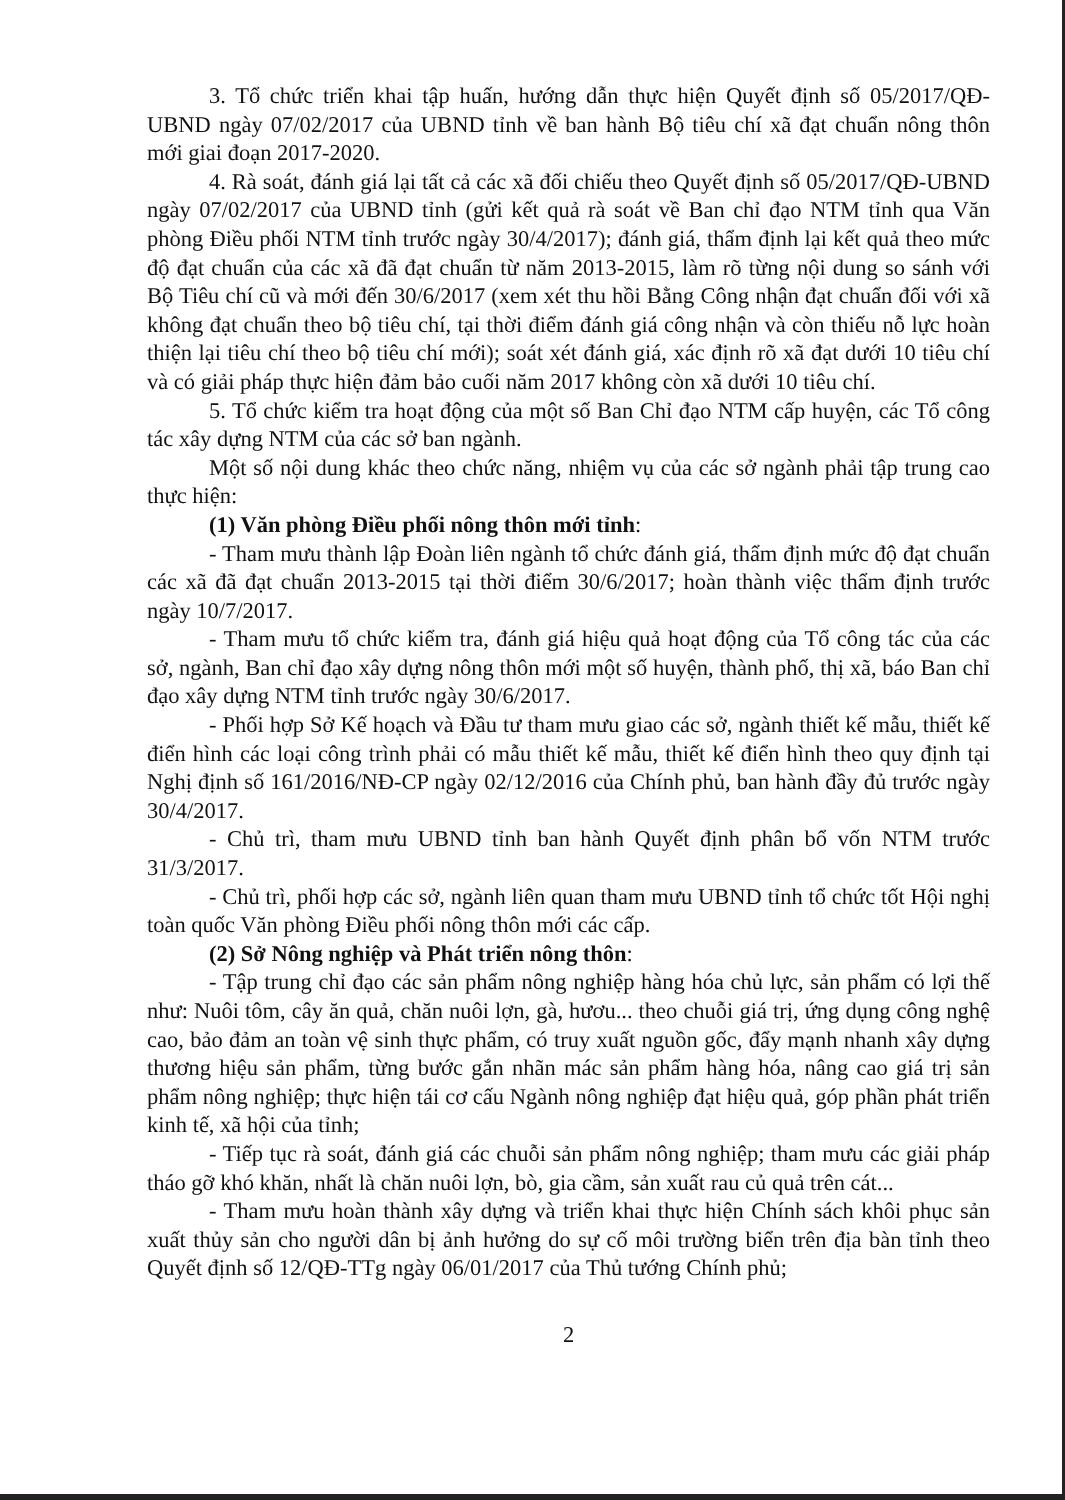3. Tổ chức triển khai tập huấn, hướng dẫn thực hiện Quyết định số 05/2017/QĐ-UBND ngày 07/02/2017 của UBND tỉnh về ban hành Bộ tiêu chí xã đạt chuẩn nông thôn mới giai đoạn 2017-2020.
4. Rà soát, đánh giá lại tất cả các xã đối chiếu theo Quyết định số 05/2017/QĐ-UBND ngày 07/02/2017 của UBND tỉnh (gửi kết quả rà soát về Ban chỉ đạo NTM tỉnh qua Văn phòng Điều phối NTM tỉnh trước ngày 30/4/2017); đánh giá, thẩm định lại kết quả theo mức độ đạt chuẩn của các xã đã đạt chuẩn từ năm 2013-2015, làm rõ từng nội dung so sánh với Bộ Tiêu chí cũ và mới đến 30/6/2017 (xem xét thu hồi Bằng Công nhận đạt chuẩn đối với xã không đạt chuẩn theo bộ tiêu chí, tại thời điểm đánh giá công nhận và còn thiếu nỗ lực hoàn thiện lại tiêu chí theo bộ tiêu chí mới); soát xét đánh giá, xác định rõ xã đạt dưới 10 tiêu chí và có giải pháp thực hiện đảm bảo cuối năm 2017 không còn xã dưới 10 tiêu chí.
5. Tổ chức kiểm tra hoạt động của một số Ban Chỉ đạo NTM cấp huyện, các Tổ công tác xây dựng NTM của các sở ban ngành.
Một số nội dung khác theo chức năng, nhiệm vụ của các sở ngành phải tập trung cao thực hiện:
(1) Văn phòng Điều phối nông thôn mới tỉnh:
- Tham mưu thành lập Đoàn liên ngành tổ chức đánh giá, thẩm định mức độ đạt chuẩn các xã đã đạt chuẩn 2013-2015 tại thời điểm 30/6/2017; hoàn thành việc thẩm định trước ngày 10/7/2017.
- Tham mưu tổ chức kiểm tra, đánh giá hiệu quả hoạt động của Tổ công tác của các sở, ngành, Ban chỉ đạo xây dựng nông thôn mới một số huyện, thành phố, thị xã, báo Ban chỉ đạo xây dựng NTM tỉnh trước ngày 30/6/2017.
- Phối hợp Sở Kế hoạch và Đầu tư tham mưu giao các sở, ngành thiết kế mẫu, thiết kế điển hình các loại công trình phải có mẫu thiết kế mẫu, thiết kế điển hình theo quy định tại Nghị định số 161/2016/NĐ-CP ngày 02/12/2016 của Chính phủ, ban hành đầy đủ trước ngày 30/4/2017.
- Chủ trì, tham mưu UBND tỉnh ban hành Quyết định phân bổ vốn NTM trước 31/3/2017.
- Chủ trì, phối hợp các sở, ngành liên quan tham mưu UBND tỉnh tổ chức tốt Hội nghị toàn quốc Văn phòng Điều phối nông thôn mới các cấp.
(2) Sở Nông nghiệp và Phát triển nông thôn:
- Tập trung chỉ đạo các sản phẩm nông nghiệp hàng hóa chủ lực, sản phẩm có lợi thế như: Nuôi tôm, cây ăn quả, chăn nuôi lợn, gà, hươu... theo chuỗi giá trị, ứng dụng công nghệ cao, bảo đảm an toàn vệ sinh thực phẩm, có truy xuất nguồn gốc, đẩy mạnh nhanh xây dựng thương hiệu sản phẩm, từng bước gắn nhãn mác sản phẩm hàng hóa, nâng cao giá trị sản phẩm nông nghiệp; thực hiện tái cơ cấu Ngành nông nghiệp đạt hiệu quả, góp phần phát triển kinh tế, xã hội của tỉnh;
- Tiếp tục rà soát, đánh giá các chuỗi sản phẩm nông nghiệp; tham mưu các giải pháp tháo gỡ khó khăn, nhất là chăn nuôi lợn, bò, gia cầm, sản xuất rau củ quả trên cát...
- Tham mưu hoàn thành xây dựng và triển khai thực hiện Chính sách khôi phục sản xuất thủy sản cho người dân bị ảnh hưởng do sự cố môi trường biển trên địa bàn tỉnh theo Quyết định số 12/QĐ-TTg ngày 06/01/2017 của Thủ tướng Chính phủ;
2